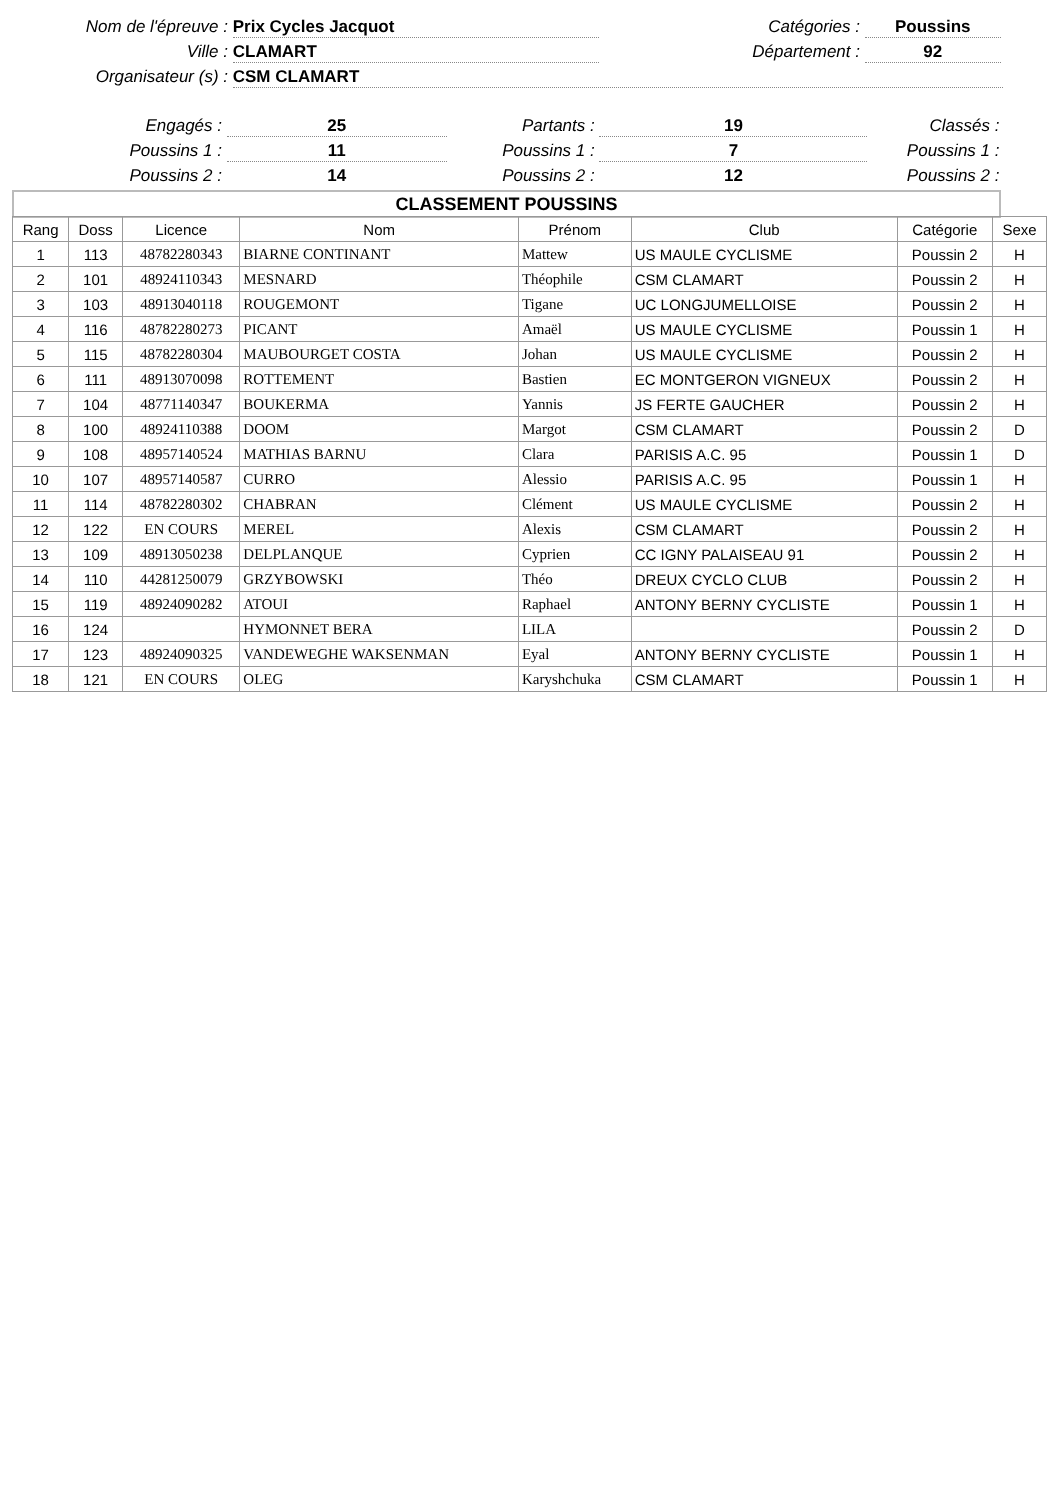Nom de l'épreuve : Prix Cycles Jacquot
Catégories : Poussins
Ville : CLAMART Département : 92
Organisateur (s) : CSM CLAMART
Engagés : 25 Partants : 19 Classés :
Poussins 1 : 11 Poussins 1 : 7 Poussins 1 :
Poussins 2 : 14 Poussins 2 : 12 Poussins 2 :
CLASSEMENT POUSSINS
| Rang | Doss | Licence | Nom | Prénom | Club | Catégorie | Sexe |
| --- | --- | --- | --- | --- | --- | --- | --- |
| 1 | 113 | 48782280343 | BIARNE CONTINANT | Mattew | US MAULE CYCLISME | Poussin 2 | H |
| 2 | 101 | 48924110343 | MESNARD | Théophile | CSM CLAMART | Poussin 2 | H |
| 3 | 103 | 48913040118 | ROUGEMONT | Tigane | UC LONGJUMELLOISE | Poussin 2 | H |
| 4 | 116 | 48782280273 | PICANT | Amaël | US MAULE CYCLISME | Poussin 1 | H |
| 5 | 115 | 48782280304 | MAUBOURGET COSTA | Johan | US MAULE CYCLISME | Poussin 2 | H |
| 6 | 111 | 48913070098 | ROTTEMENT | Bastien | EC MONTGERON VIGNEUX | Poussin 2 | H |
| 7 | 104 | 48771140347 | BOUKERMA | Yannis | JS FERTE GAUCHER | Poussin 2 | H |
| 8 | 100 | 48924110388 | DOOM | Margot | CSM CLAMART | Poussin 2 | D |
| 9 | 108 | 48957140524 | MATHIAS BARNU | Clara | PARISIS A.C. 95 | Poussin 1 | D |
| 10 | 107 | 48957140587 | CURRO | Alessio | PARISIS A.C. 95 | Poussin 1 | H |
| 11 | 114 | 48782280302 | CHABRAN | Clément | US MAULE CYCLISME | Poussin 2 | H |
| 12 | 122 | EN COURS | MEREL | Alexis | CSM CLAMART | Poussin 2 | H |
| 13 | 109 | 48913050238 | DELPLANQUE | Cyprien | CC IGNY PALAISEAU 91 | Poussin 2 | H |
| 14 | 110 | 44281250079 | GRZYBOWSKI | Théo | DREUX CYCLO CLUB | Poussin 2 | H |
| 15 | 119 | 48924090282 | ATOUI | Raphael | ANTONY BERNY CYCLISTE | Poussin 1 | H |
| 16 | 124 | | HYMONNET BERA | LILA | | Poussin 2 | D |
| 17 | 123 | 48924090325 | VANDEWEGHE WAKSENMAN | Eyal | ANTONY BERNY CYCLISTE | Poussin 1 | H |
| 18 | 121 | EN COURS | OLEG | Karyshchuka | CSM CLAMART | Poussin 1 | H |